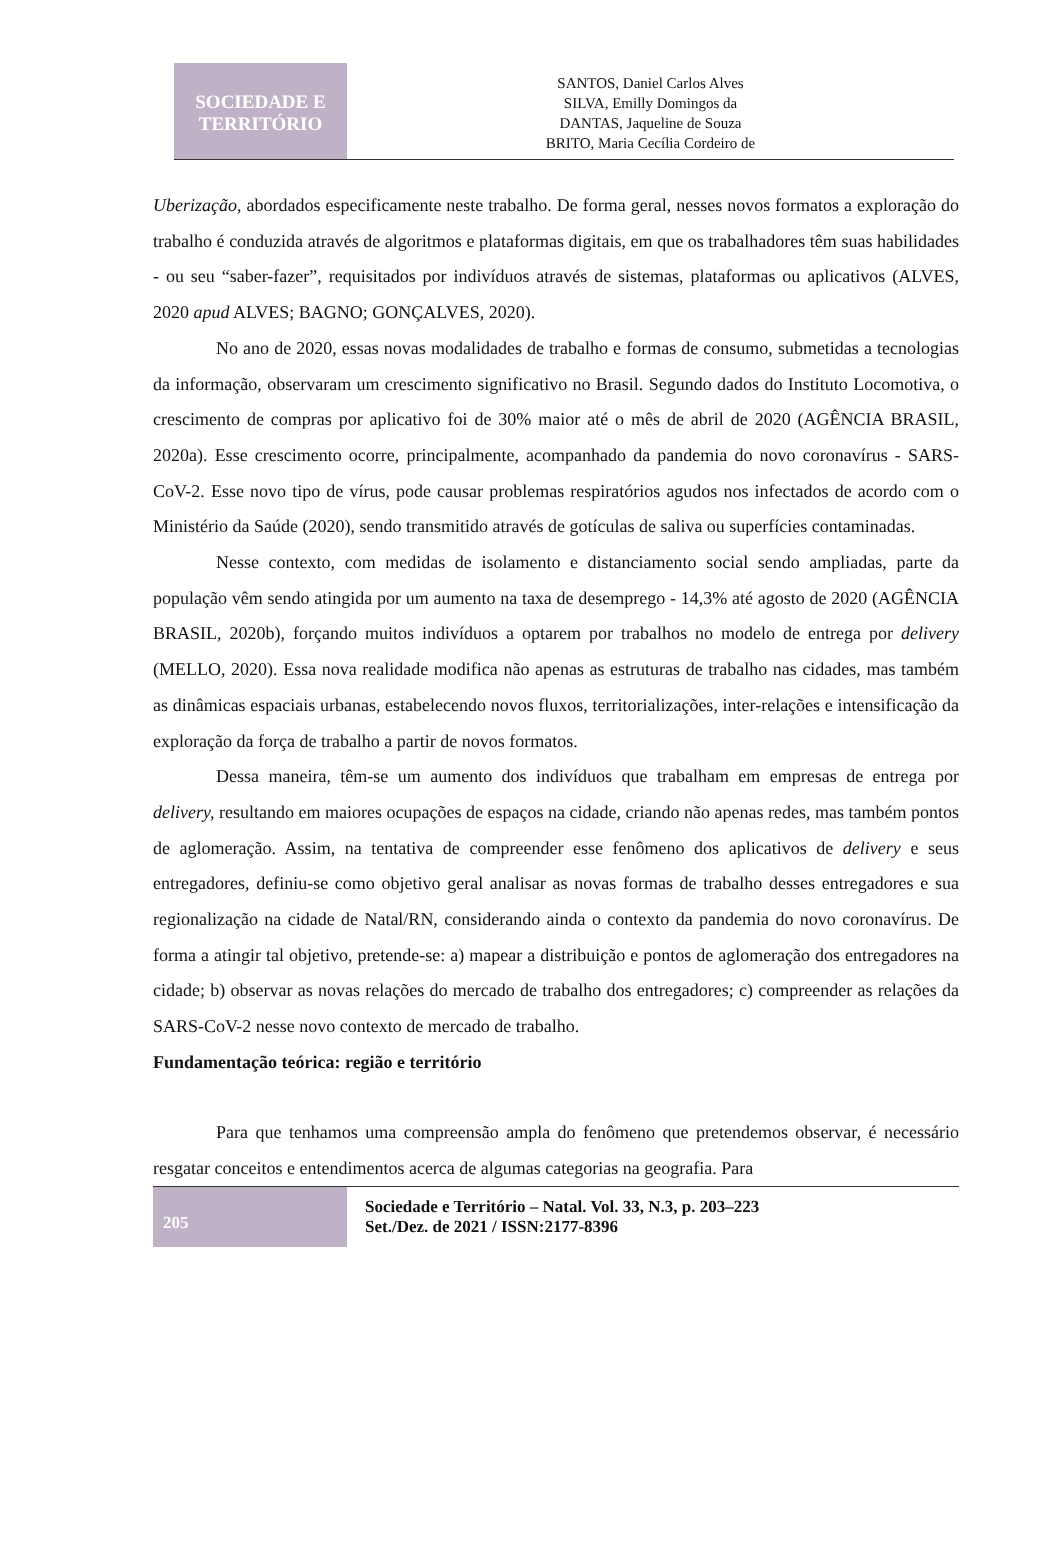SOCIEDADE E
TERRITÓRIO
SANTOS, Daniel Carlos Alves
SILVA, Emilly Domingos da
DANTAS, Jaqueline de Souza
BRITO, Maria Cecília Cordeiro de
Uberização, abordados especificamente neste trabalho. De forma geral, nesses novos formatos a exploração do trabalho é conduzida através de algoritmos e plataformas digitais, em que os trabalhadores têm suas habilidades - ou seu “saber-fazer”, requisitados por indivíduos através de sistemas, plataformas ou aplicativos (ALVES, 2020 apud ALVES; BAGNO; GONÇALVES, 2020).
No ano de 2020, essas novas modalidades de trabalho e formas de consumo, submetidas a tecnologias da informação, observaram um crescimento significativo no Brasil. Segundo dados do Instituto Locomotiva, o crescimento de compras por aplicativo foi de 30% maior até o mês de abril de 2020 (AGÊNCIA BRASIL, 2020a). Esse crescimento ocorre, principalmente, acompanhado da pandemia do novo coronavírus - SARS-CoV-2. Esse novo tipo de vírus, pode causar problemas respiratórios agudos nos infectados de acordo com o Ministério da Saúde (2020), sendo transmitido através de gotículas de saliva ou superfícies contaminadas.
Nesse contexto, com medidas de isolamento e distanciamento social sendo ampliadas, parte da população vêm sendo atingida por um aumento na taxa de desemprego - 14,3% até agosto de 2020 (AGÊNCIA BRASIL, 2020b), forçando muitos indivíduos a optarem por trabalhos no modelo de entrega por delivery (MELLO, 2020). Essa nova realidade modifica não apenas as estruturas de trabalho nas cidades, mas também as dinâmicas espaciais urbanas, estabelecendo novos fluxos, territorializações, inter-relações e intensificação da exploração da força de trabalho a partir de novos formatos.
Dessa maneira, têm-se um aumento dos indivíduos que trabalham em empresas de entrega por delivery, resultando em maiores ocupações de espaços na cidade, criando não apenas redes, mas também pontos de aglomeração. Assim, na tentativa de compreender esse fenômeno dos aplicativos de delivery e seus entregadores, definiu-se como objetivo geral analisar as novas formas de trabalho desses entregadores e sua regionalização na cidade de Natal/RN, considerando ainda o contexto da pandemia do novo coronavírus. De forma a atingir tal objetivo, pretende-se: a) mapear a distribuição e pontos de aglomeração dos entregadores na cidade; b) observar as novas relações do mercado de trabalho dos entregadores; c) compreender as relações da SARS-CoV-2 nesse novo contexto de mercado de trabalho.
Fundamentação teórica: região e território
Para que tenhamos uma compreensão ampla do fenômeno que pretendemos observar, é necessário resgatar conceitos e entendimentos acerca de algumas categorias na geografia. Para
205
Sociedade e Território – Natal. Vol. 33, N.3, p. 203–223
Set./Dez. de 2021 / ISSN:2177-8396